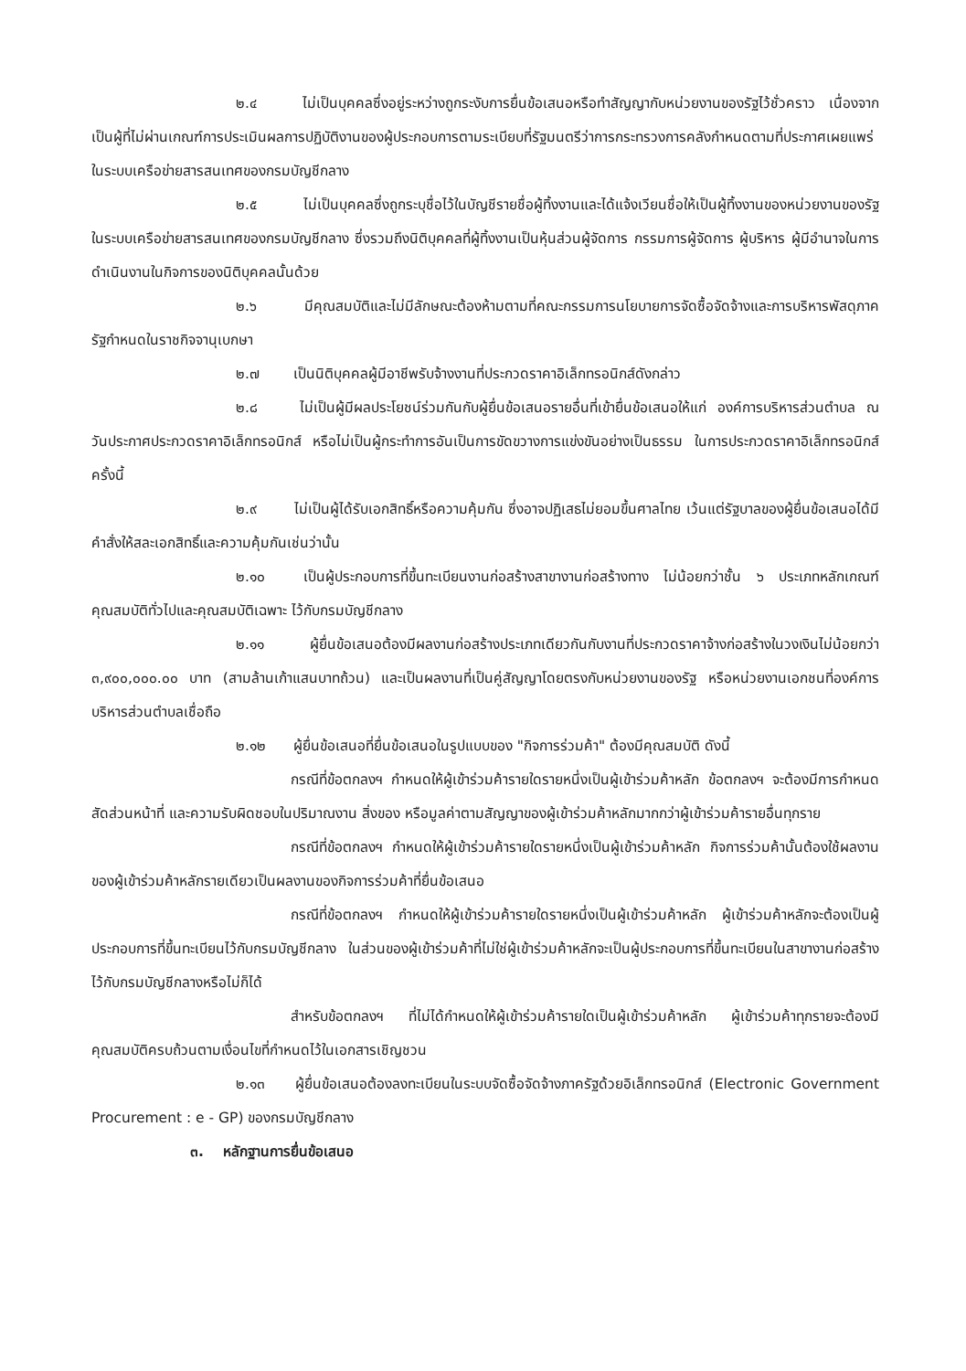๒.๔ ไม่เป็นบุคคลซึ่งอยู่ระหว่างถูกระงับการยื่นข้อเสนอหรือทำสัญญากับหน่วยงานของรัฐไว้ชั่วคราว เนื่องจากเป็นผู้ที่ไม่ผ่านเกณฑ์การประเมินผลการปฏิบัติงานของผู้ประกอบการตามระเบียบที่รัฐมนตรีว่าการกระทรวงการคลังกำหนดตามที่ประกาศเผยแพร่ในระบบเครือข่ายสารสนเทศของกรมบัญชีกลาง
๒.๕ ไม่เป็นบุคคลซึ่งถูกระบุชื่อไว้ในบัญชีรายชื่อผู้ทิ้งงานและได้แจ้งเวียนชื่อให้เป็นผู้ทิ้งงานของหน่วยงานของรัฐในระบบเครือข่ายสารสนเทศของกรมบัญชีกลาง ซึ่งรวมถึงนิติบุคคลที่ผู้ทิ้งงานเป็นหุ้นส่วนผู้จัดการ กรรมการผู้จัดการ ผู้บริหาร ผู้มีอำนาจในการดำเนินงานในกิจการของนิติบุคคลนั้นด้วย
๒.๖ มีคุณสมบัติและไม่มีลักษณะต้องห้ามตามที่คณะกรรมการนโยบายการจัดซื้อจัดจ้างและการบริหารพัสดุภาครัฐกำหนดในราชกิจจานุเบกษา
๒.๗ เป็นนิติบุคคลผู้มีอาชีพรับจ้างงานที่ประกวดราคาอิเล็กทรอนิกส์ดังกล่าว
๒.๘ ไม่เป็นผู้มีผลประโยชน์ร่วมกันกับผู้ยื่นข้อเสนอรายอื่นที่เข้ายื่นข้อเสนอให้แก่ องค์การบริหารส่วนตำบล ณ วันประกาศประกวดราคาอิเล็กทรอนิกส์ หรือไม่เป็นผู้กระทำการอันเป็นการขัดขวางการแข่งขันอย่างเป็นธรรม ในการประกวดราคาอิเล็กทรอนิกส์ครั้งนี้
๒.๙ ไม่เป็นผู้ได้รับเอกสิทธิ์หรือความคุ้มกัน ซึ่งอาจปฏิเสธไม่ยอมขึ้นศาลไทย เว้นแต่รัฐบาลของผู้ยื่นข้อเสนอได้มีคำสั่งให้สละเอกสิทธิ์และความคุ้มกันเช่นว่านั้น
๒.๑๐ เป็นผู้ประกอบการที่ขึ้นทะเบียนงานก่อสร้างสาขางานก่อสร้างทาง ไม่น้อยกว่าชั้น ๖ ประเภทหลักเกณฑ์คุณสมบัติทั่วไปและคุณสมบัติเฉพาะ ไว้กับกรมบัญชีกลาง
๒.๑๑ ผู้ยื่นข้อเสนอต้องมีผลงานก่อสร้างประเภทเดียวกันกับงานที่ประกวดราคาจ้างก่อสร้างในวงเงินไม่น้อยกว่า ๓,๙๐๐,๐๐๐.๐๐ บาท (สามล้านเก้าแสนบาทถ้วน) และเป็นผลงานที่เป็นคู่สัญญาโดยตรงกับหน่วยงานของรัฐ หรือหน่วยงานเอกชนที่องค์การบริหารส่วนตำบลเชื่อถือ
๒.๑๒ ผู้ยื่นข้อเสนอที่ยื่นข้อเสนอในรูปแบบของ "กิจการร่วมค้า" ต้องมีคุณสมบัติ ดังนี้
กรณีที่ข้อตกลงฯ กำหนดให้ผู้เข้าร่วมค้ารายใดรายหนึ่งเป็นผู้เข้าร่วมค้าหลัก ข้อตกลงฯ จะต้องมีการกำหนดสัดส่วนหน้าที่ และความรับผิดชอบในปริมาณงาน สิ่งของ หรือมูลค่าตามสัญญาของผู้เข้าร่วมค้าหลักมากกว่าผู้เข้าร่วมค้ารายอื่นทุกราย
กรณีที่ข้อตกลงฯ กำหนดให้ผู้เข้าร่วมค้ารายใดรายหนึ่งเป็นผู้เข้าร่วมค้าหลัก กิจการร่วมค้านั้นต้องใช้ผลงานของผู้เข้าร่วมค้าหลักรายเดียวเป็นผลงานของกิจการร่วมค้าที่ยื่นข้อเสนอ
กรณีที่ข้อตกลงฯ กำหนดให้ผู้เข้าร่วมค้ารายใดรายหนึ่งเป็นผู้เข้าร่วมค้าหลัก ผู้เข้าร่วมค้าหลักจะต้องเป็นผู้ประกอบการที่ขึ้นทะเบียนไว้กับกรมบัญชีกลาง ในส่วนของผู้เข้าร่วมค้าที่ไม่ใช่ผู้เข้าร่วมค้าหลักจะเป็นผู้ประกอบการที่ขึ้นทะเบียนในสาขางานก่อสร้างไว้กับกรมบัญชีกลางหรือไม่ก็ได้
สำหรับข้อตกลงฯ ที่ไม่ได้กำหนดให้ผู้เข้าร่วมค้ารายใดเป็นผู้เข้าร่วมค้าหลัก ผู้เข้าร่วมค้าทุกรายจะต้องมีคุณสมบัติครบถ้วนตามเงื่อนไขที่กำหนดไว้ในเอกสารเชิญชวน
๒.๑๓ ผู้ยื่นข้อเสนอต้องลงทะเบียนในระบบจัดซื้อจัดจ้างภาครัฐด้วยอิเล็กทรอนิกส์ (Electronic Government Procurement : e - GP) ของกรมบัญชีกลาง
๓. หลักฐานการยื่นข้อเสนอ